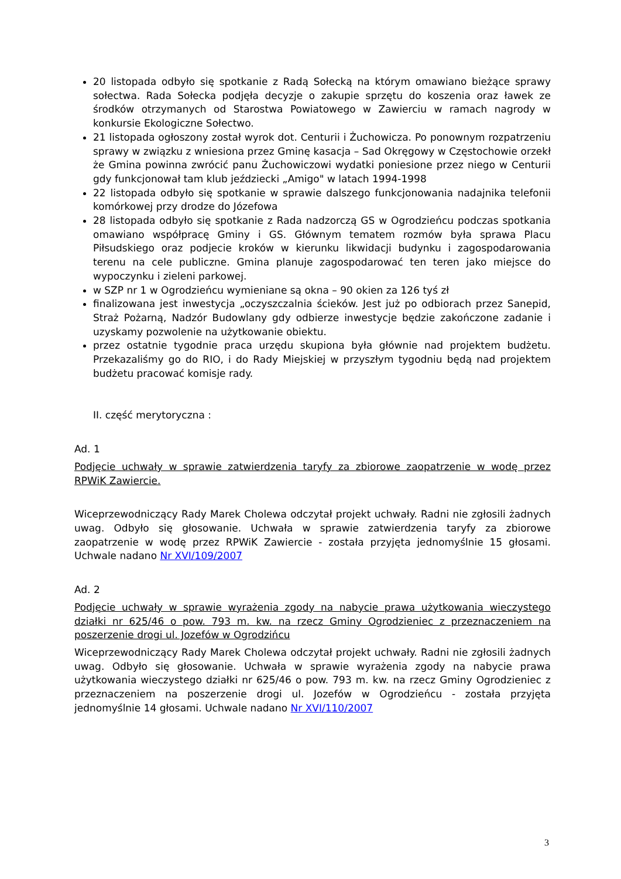20 listopada odbyło się spotkanie z Radą Sołecką na którym omawiano bieżące sprawy sołectwa. Rada Sołecka podjęła decyzje o zakupie sprzętu do koszenia oraz ławek ze środków otrzymanych od Starostwa Powiatowego w Zawierciu w ramach nagrody w konkursie Ekologiczne Sołectwo.
21 listopada ogłoszony został wyrok dot. Centurii i Żuchowicza. Po ponownym rozpatrzeniu sprawy w związku z wniesiona przez Gminę kasacja – Sad Okręgowy w Częstochowie orzekł że Gmina powinna zwrócić panu Żuchowiczowi wydatki poniesione przez niego w Centurii gdy funkcjonował tam klub jeździecki „Amigo" w latach 1994-1998
22 listopada odbyło się spotkanie w sprawie dalszego funkcjonowania nadajnika telefonii komórkowej przy drodze do Józefowa
28 listopada odbyło się spotkanie z Rada nadzorczą GS w Ogrodzieńcu podczas spotkania omawiano współpracę Gminy i GS. Głównym tematem rozmów była sprawa Placu Piłsudskiego oraz podjecie kroków w kierunku likwidacji budynku i zagospodarowania terenu na cele publiczne. Gmina planuje zagospodarować ten teren jako miejsce do wypoczynku i zieleni parkowej.
w SZP nr 1 w Ogrodzieńcu wymieniane są okna – 90 okien za 126 tyś zł
finalizowana jest inwestycja „oczyszczalnia ścieków. Jest już po odbiorach przez Sanepid, Straż Pożarną, Nadzór Budowlany gdy odbierze inwestycje będzie zakończone zadanie i uzyskamy pozwolenie na użytkowanie obiektu.
przez ostatnie tygodnie praca urzędu skupiona była głównie nad projektem budżetu. Przekazaliśmy go do RIO, i do Rady Miejskiej w przyszłym tygodniu będą nad projektem budżetu pracować komisje rady.
II. część merytoryczna :
Ad. 1
Podjęcie uchwały w sprawie zatwierdzenia taryfy za zbiorowe zaopatrzenie w wodę przez RPWiK Zawiercie.
Wiceprzewodniczący Rady Marek Cholewa odczytał projekt uchwały. Radni nie zgłosili żadnych uwag. Odbyło się głosowanie. Uchwała w sprawie zatwierdzenia taryfy za zbiorowe zaopatrzenie w wodę przez RPWiK Zawiercie - została przyjęta jednomyślnie 15 głosami. Uchwale nadano Nr XVI/109/2007
Ad. 2
Podjęcie uchwały w sprawie wyrażenia zgody na nabycie prawa użytkowania wieczystego działki nr 625/46 o pow. 793 m. kw. na rzecz Gminy Ogrodzieniec z przeznaczeniem na poszerzenie drogi ul. Jozefów w Ogrodzińcu
Wiceprzewodniczący Rady Marek Cholewa odczytał projekt uchwały. Radni nie zgłosili żadnych uwag. Odbyło się głosowanie. Uchwała w sprawie wyrażenia zgody na nabycie prawa użytkowania wieczystego działki nr 625/46 o pow. 793 m. kw. na rzecz Gminy Ogrodzieniec z przeznaczeniem na poszerzenie drogi ul. Jozefów w Ogrodzieńcu - została przyjęta jednomyślnie 14 głosami. Uchwale nadano Nr XVI/110/2007
3